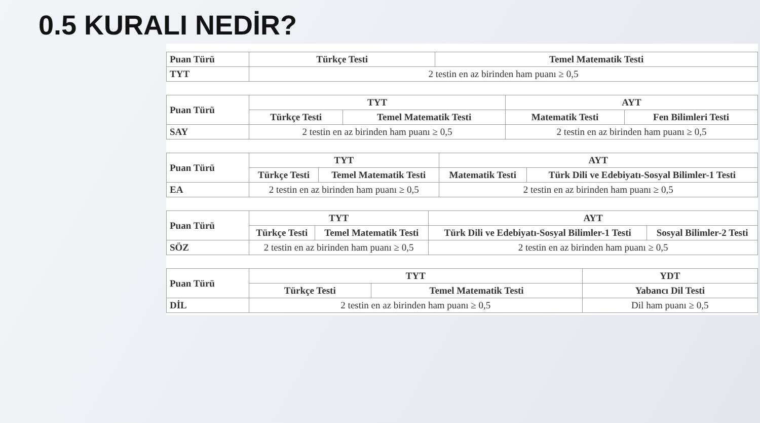0.5 KURALI NEDİR?
| Puan Türü | Türkçe Testi | Temel Matematik Testi |
| --- | --- | --- |
| TYT | 2 testin en az birinden ham puanı ≥ 0,5 | |
| Puan Türü | TYT | | AYT | |
| --- | --- | --- | --- | --- |
| | Türkçe Testi | Temel Matematik Testi | Matematik Testi | Fen Bilimleri Testi |
| SAY | 2 testin en az birinden ham puanı ≥ 0,5 | | 2 testin en az birinden ham puanı ≥ 0,5 | |
| Puan Türü | TYT | | AYT | |
| --- | --- | --- | --- | --- |
| | Türkçe Testi | Temel Matematik Testi | Matematik Testi | Türk Dili ve Edebiyatı-Sosyal Bilimler-1 Testi |
| EA | 2 testin en az birinden ham puanı ≥ 0,5 | | 2 testin en az birinden ham puanı ≥ 0,5 | |
| Puan Türü | TYT | | AYT | |
| --- | --- | --- | --- | --- |
| | Türkçe Testi | Temel Matematik Testi | Türk Dili ve Edebiyatı-Sosyal Bilimler-1 Testi | Sosyal Bilimler-2 Testi |
| SÖZ | 2 testin en az birinden ham puanı ≥ 0,5 | | 2 testin en az birinden ham puanı ≥ 0,5 | |
| Puan Türü | TYT | | YDT |
| --- | --- | --- | --- |
| | Türkçe Testi | Temel Matematik Testi | Yabancı Dil Testi |
| DİL | 2 testin en az birinden ham puanı ≥ 0,5 | | Dil ham puanı ≥ 0,5 |